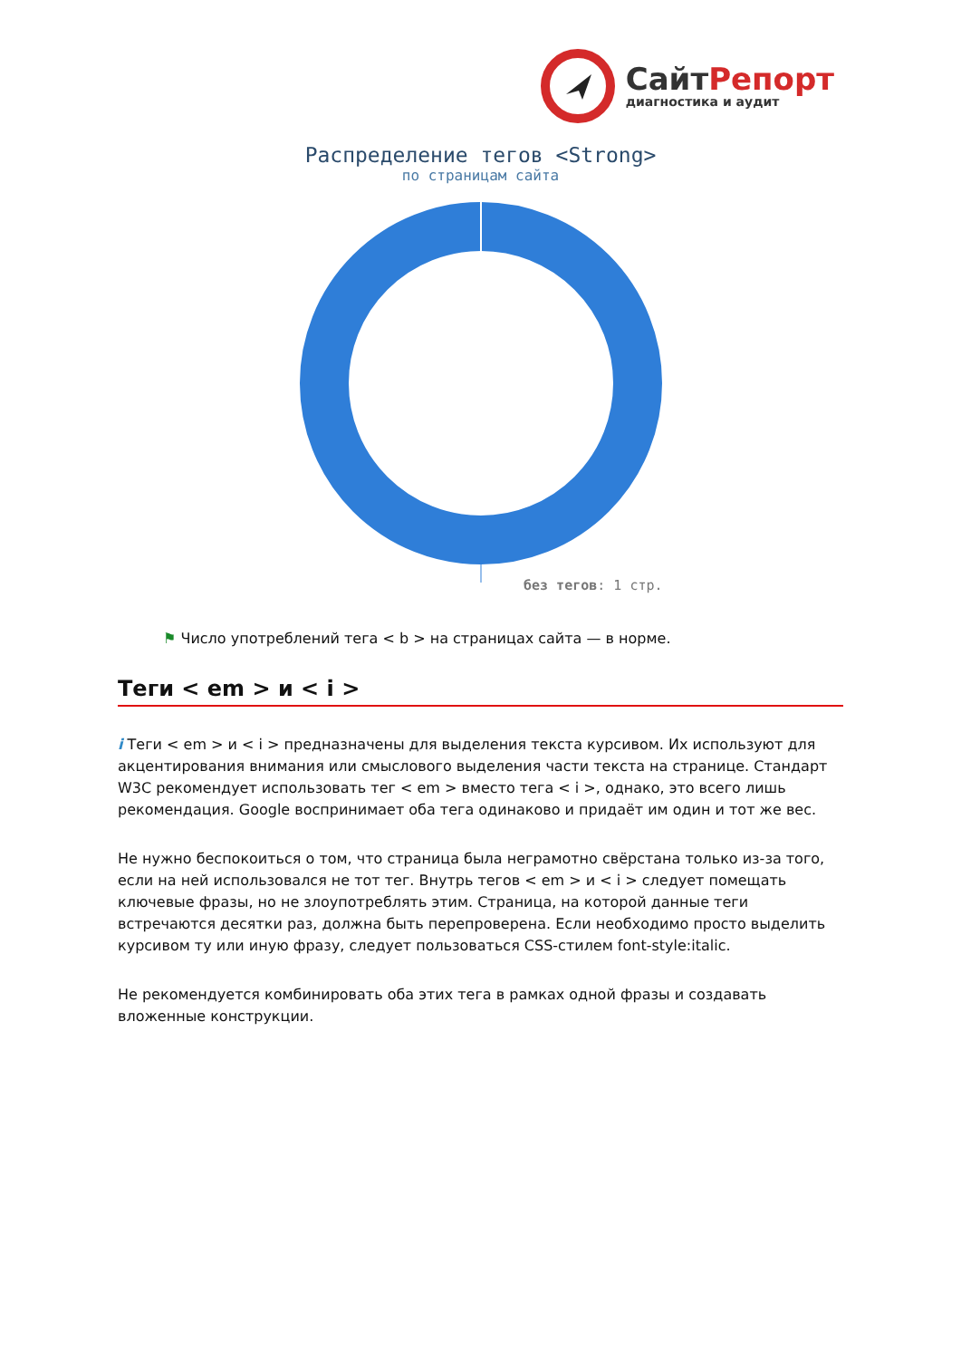СайтРепорт
диагностика и аудит
Распределение тегов <Strong>
по страницам сайта
без тегов: 1 стр.
⚑ Число употреблений тега < b > на страницах сайта — в норме.
Теги < em > и < i >
i Теги < em > и < i > предназначены для выделения текста курсивом. Их используют для акцентирования внимания или смыслового выделения части текста на странице. Стандарт W3C рекомендует использовать тег < em > вместо тега < i >, однако, это всего лишь рекомендация. Google воспринимает оба тега одинаково и придаёт им один и тот же вес.
Не нужно беспокоиться о том, что страница была неграмотно свёрстана только из-за того, если на ней использовался не тот тег. Внутрь тегов < em > и < i > следует помещать ключевые фразы, но не злоупотреблять этим. Страница, на которой данные теги встречаются десятки раз, должна быть перепроверена. Если необходимо просто выделить курсивом ту или иную фразу, следует пользоваться CSS-стилем font-style:italic.
Не рекомендуется комбинировать оба этих тега в рамках одной фразы и создавать вложенные конструкции.